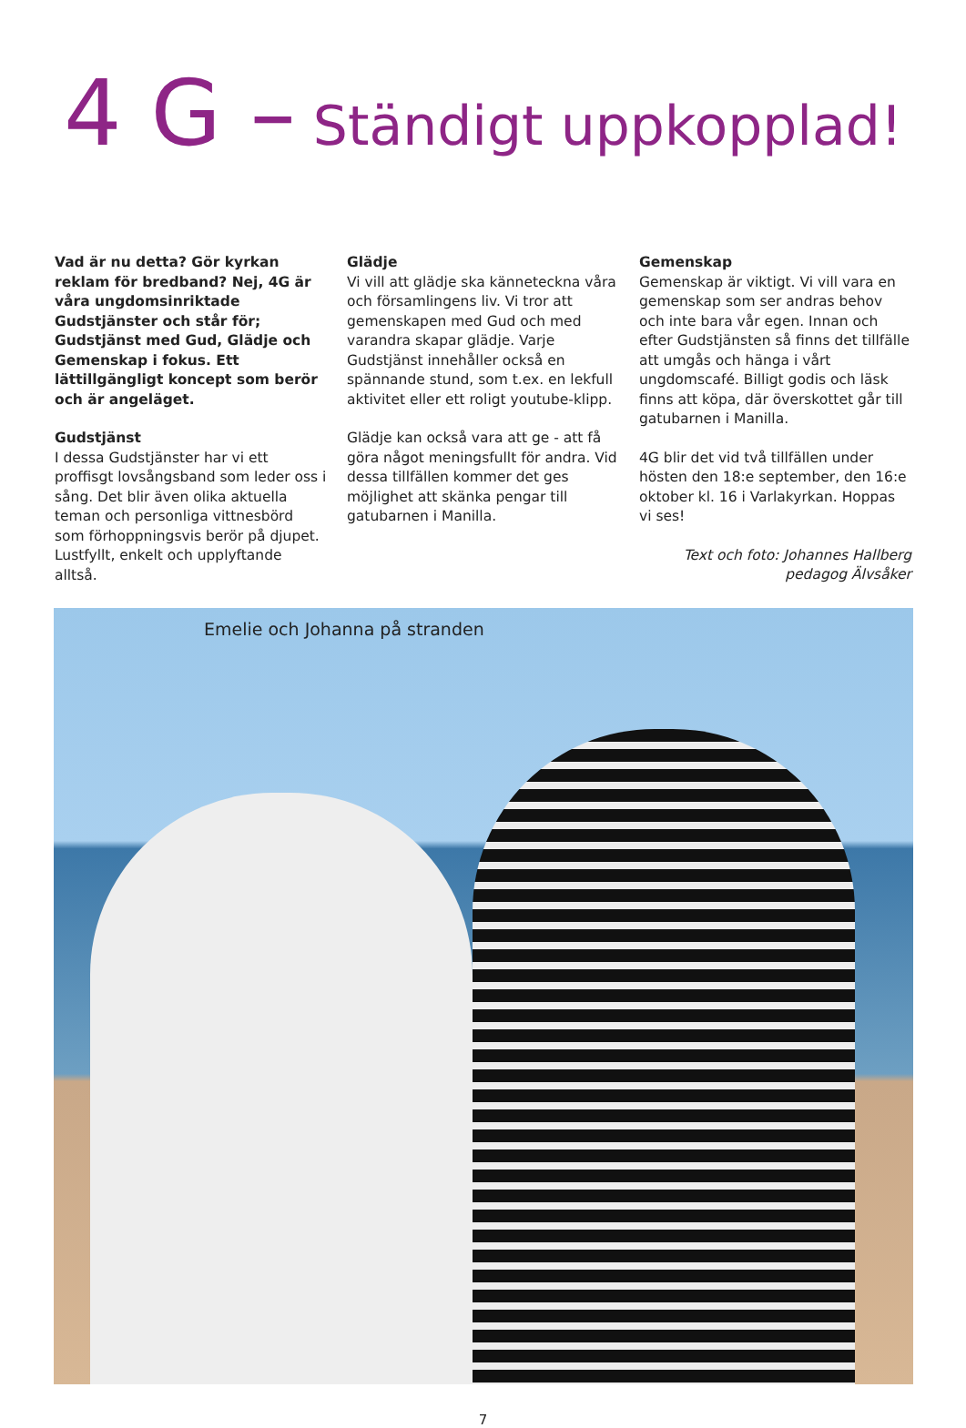4 G – Ständigt uppkopplad!
Vad är nu detta? Gör kyrkan reklam för bredband? Nej, 4G är våra ungdomsinriktade Gudstjänster och står för; Gudstjänst med Gud, Glädje och Gemenskap i fokus. Ett lättillgängligt koncept som berör och är angeläget.
Gudstjänst
I dessa Gudstjänster har vi ett proffisgt lovsångsband som leder oss i sång. Det blir även olika aktuella teman och personliga vittnesbörd som förhoppningsvis berör på djupet. Lustfyllt, enkelt och upplyftande alltså.
Glädje
Vi vill att glädje ska känneteckna våra och församlingens liv. Vi tror att gemenskapen med Gud och med varandra skapar glädje. Varje Gudstjänst innehåller också en spännande stund, som t.ex. en lekfull aktivitet eller ett roligt youtube-klipp.
Glädje kan också vara att ge - att få göra något meningsfullt för andra. Vid dessa tillfällen kommer det ges möjlighet att skänka pengar till gatubarnen i Manilla.
Gemenskap
Gemenskap är viktigt. Vi vill vara en gemenskap som ser andras behov och inte bara vår egen. Innan och efter Gudstjänsten så finns det tillfälle att umgås och hänga i vårt ungdomscafé. Billigt godis och läsk finns att köpa, där överskottet går till gatubarnen i Manilla.
4G blir det vid två tillfällen under hösten den 18:e september, den 16:e oktober kl. 16 i Varlakyrkan. Hoppas vi ses!
Text och foto: Johannes Hallberg
pedagog Älvsåker
Emelie och Johanna på stranden
7